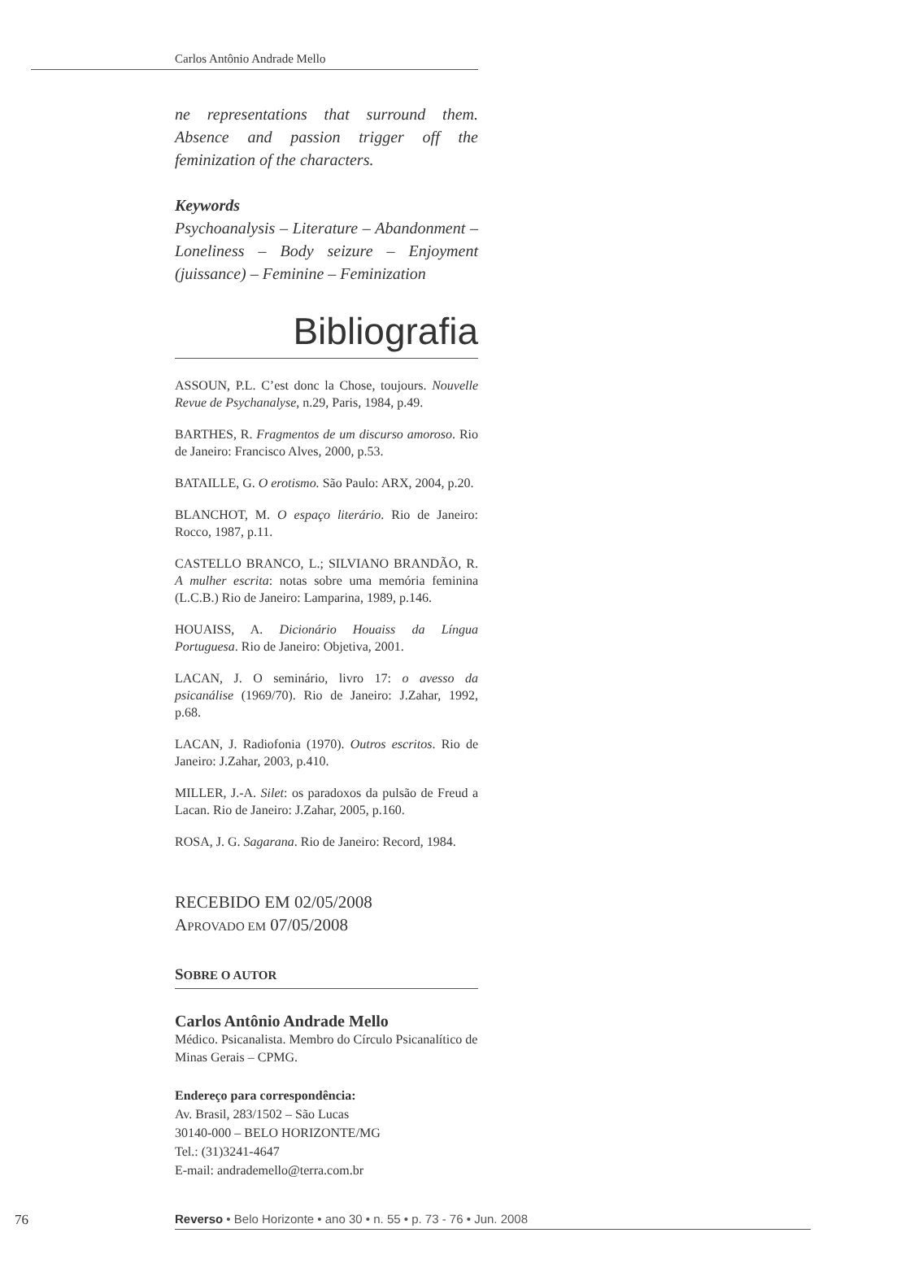Carlos Antônio Andrade Mello
ne representations that surround them. Absence and passion trigger off the feminization of the characters.
Keywords
Psychoanalysis – Literature – Abandonment – Loneliness – Body seizure – Enjoyment (juissance) – Feminine – Feminization
Bibliografia
ASSOUN, P.L. C’est donc la Chose, toujours. Nouvelle Revue de Psychanalyse, n.29, Paris, 1984, p.49.
BARTHES, R. Fragmentos de um discurso amoroso. Rio de Janeiro: Francisco Alves, 2000, p.53.
BATAILLE, G. O erotismo. São Paulo: ARX, 2004, p.20.
BLANCHOT, M. O espaço literário. Rio de Janeiro: Rocco, 1987, p.11.
CASTELLO BRANCO, L.; SILVIANO BRANDÃO, R. A mulher escrita: notas sobre uma memória feminina (L.C.B.) Rio de Janeiro: Lamparina, 1989, p.146.
HOUAISS, A. Dicionário Houaiss da Língua Portuguesa. Rio de Janeiro: Objetiva, 2001.
LACAN, J. O seminário, livro 17: o avesso da psicanálise (1969/70). Rio de Janeiro: J.Zahar, 1992, p.68.
LACAN, J. Radiofonia (1970). Outros escritos. Rio de Janeiro: J.Zahar, 2003, p.410.
MILLER, J.-A. Silet: os paradoxos da pulsão de Freud a Lacan. Rio de Janeiro: J.Zahar, 2005, p.160.
ROSA, J. G. Sagarana. Rio de Janeiro: Record, 1984.
RECEBIDO EM 02/05/2008
APROVADO EM 07/05/2008
SOBRE O AUTOR
Carlos Antônio Andrade Mello
Médico. Psicanalista. Membro do Círculo Psicanalítico de Minas Gerais – CPMG.
Endereço para correspondência:
Av. Brasil, 283/1502 – São Lucas
30140-000 – BELO HORIZONTE/MG
Tel.: (31)3241-4647
E-mail: andrademello@terra.com.br
76 Reverso • Belo Horizonte • ano 30 • n. 55 • p. 73 - 76 • Jun. 2008